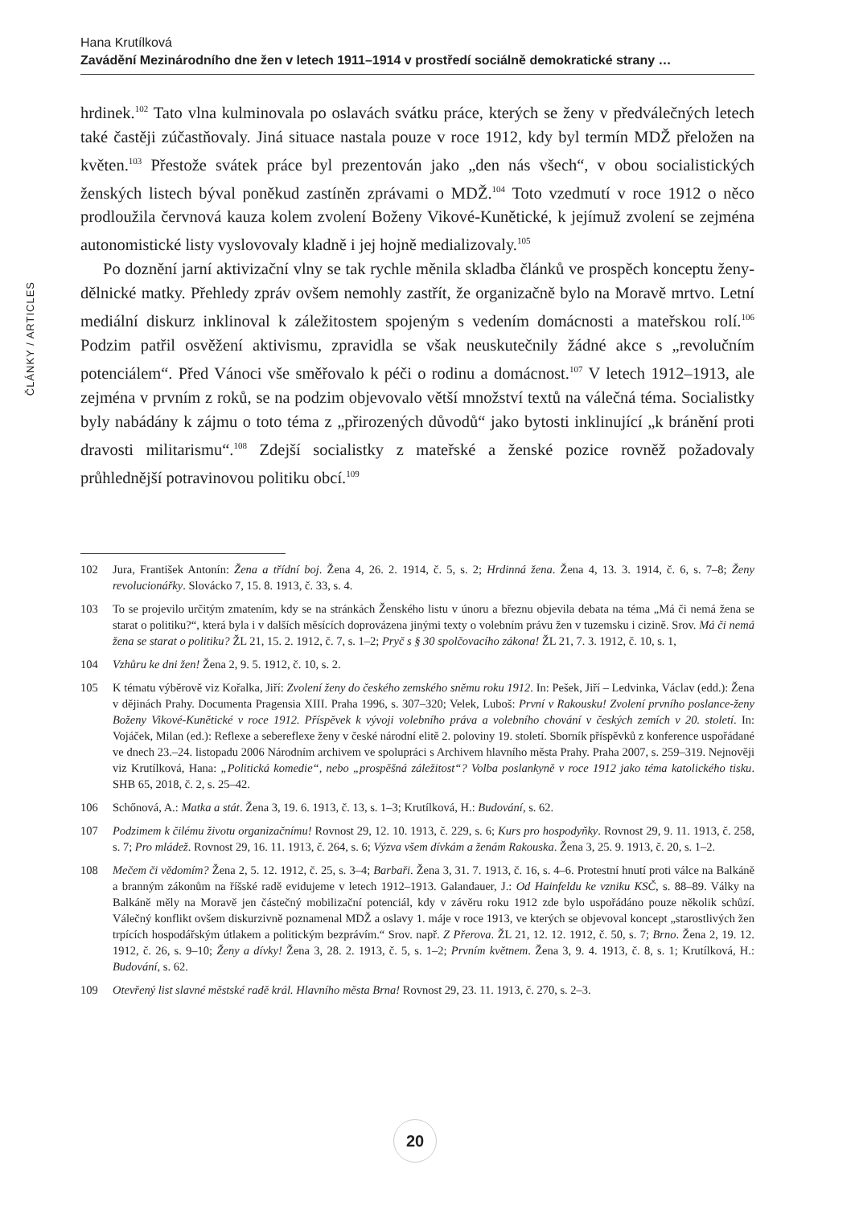Hana Krutílková
Zavádění Mezinárodního dne žen v letech 1911–1914 v prostředí sociálně demokratické strany …
ČLÁNKY / ARTICLES
hrdinek.<sup>102</sup> Tato vlna kulminovala po oslavách svátku práce, kterých se ženy v předválečných letech také častěji zúčastňovaly. Jiná situace nastala pouze v roce 1912, kdy byl termín MDŽ přeložen na květen.<sup>103</sup> Přestože svátek práce byl prezentován jako „den nás všech“, v obou socialistických ženských listech býval poněkud zastíněn zprávami o MDŽ.<sup>104</sup> Toto vzedmutí v roce 1912 o něco prodloužila červnová kauza kolem zvolení Boženy Vikové-Kunětické, k jejímuž zvolení se zejména autonomistické listy vyslovovaly kladně i jej hojně medializovaly.<sup>105</sup>
Po doznění jarní aktivizační vlny se tak rychle měnila skladba článků ve prospěch konceptu ženy-dělnické matky. Přehledy zpráv ovšem nemohly zastřít, že organizačně bylo na Moravě mrtvo. Letní mediální diskurz inklinoval k záležitostem spojeným s vedením domácnosti a mateřskou rolí.<sup>106</sup> Podzim patřil osvěžení aktivismu, zpravidla se však neuskutečnily žádné akce s „revolučním potenciálem“. Před Vánoci vše směřovalo k péči o rodinu a domácnost.<sup>107</sup> V letech 1912–1913, ale zejména v prvním z roků, se na podzim objevovalo větší množství textů na válečná téma. Socialistky byly nabádány k zájmu o toto téma z „přirozených důvodů“ jako bytosti inklinující „k bránění proti dravosti militarismu“.<sup>108</sup> Zdejší socialistky z mateřské a ženské pozice rovněž požadovaly průhlednější potravinovou politiku obcí.<sup>109</sup>
102 Jura, František Antonín: Žena a třídní boj. Žena 4, 26. 2. 1914, č. 5, s. 2; Hrdinná žena. Žena 4, 13. 3. 1914, č. 6, s. 7–8; Ženy revolucionářky. Slovácko 7, 15. 8. 1913, č. 33, s. 4.
103 To se projevilo určitým zmatením, kdy se na stránkách Ženského listu v únoru a březnu objevila debata na téma „Má či nemá žena se starat o politiku?“, která byla i v dalších měsících doprovázena jinými texty o volebním právu žen v tuzemsku i cizině. Srov. Má či nemá žena se starat o politiku? ŽL 21, 15. 2. 1912, č. 7, s. 1–2; Pryč s § 30 spolčovacího zákona! ŽL 21, 7. 3. 1912, č. 10, s. 1,
104 Vzhůru ke dni žen! Žena 2, 9. 5. 1912, č. 10, s. 2.
105 K tématu výběrově viz Kořalka, Jiří: Zvolení ženy do českého zemského sněmu roku 1912. In: Pešek, Jiří – Ledvinka, Václav (edd.): Žena v dějinách Prahy. Documenta Pragensia XIII. Praha 1996, s. 307–320; Velek, Luboš: První v Rakousku! Zvolení prvního poslance-ženy Boženy Vikové-Kunětické v roce 1912. Příspěvek k vývoji volebního práva a volebního chování v českých zemích v 20. století. In: Vojáček, Milan (ed.): Reflexe a sebereflexe ženy v české národní elitě 2. poloviny 19. století. Sborník příspěvků z konference uspořádané ve dnech 23.–24. listopadu 2006 Národním archivem ve spolupráci s Archivem hlavního města Prahy. Praha 2007, s. 259–319. Nejnověji viz Krutílková, Hana: „Politická komedie“, nebo „prospěšná záležitost“? Volba poslankyně v roce 1912 jako téma katolického tisku. SHB 65, 2018, č. 2, s. 25–42.
106 Schőnová, A.: Matka a stát. Žena 3, 19. 6. 1913, č. 13, s. 1–3; Krutílková, H.: Budování, s. 62.
107 Podzimem k čilému životu organizačnímu! Rovnost 29, 12. 10. 1913, č. 229, s. 6; Kurs pro hospodyňky. Rovnost 29, 9. 11. 1913, č. 258, s. 7; Pro mládež. Rovnost 29, 16. 11. 1913, č. 264, s. 6; Výzva všem dívkám a ženám Rakouska. Žena 3, 25. 9. 1913, č. 20, s. 1–2.
108 Mečem či vědomím? Žena 2, 5. 12. 1912, č. 25, s. 3–4; Barbaři. Žena 3, 31. 7. 1913, č. 16, s. 4–6. Protestní hnutí proti válce na Balkáně a branným zákonům na říšské radě evidujeme v letech 1912–1913. Galandauer, J.: Od Hainfeldu ke vzniku KSČ, s. 88–89. Války na Balkáně měly na Moravě jen částečný mobilizační potenciál, kdy v závěru roku 1912 zde bylo uspořádáno pouze několik schůzí. Válečný konflikt ovšem diskurzivně poznamenal MDŽ a oslavy 1. máje v roce 1913, ve kterých se objevoval koncept „starostlivých žen trpících hospodářským útlakem a politickým bezprávím.“ Srov. např. Z Přerova. ŽL 21, 12. 12. 1912, č. 50, s. 7; Brno. Žena 2, 19. 12. 1912, č. 26, s. 9–10; Ženy a dívky! Žena 3, 28. 2. 1913, č. 5, s. 1–2; Prvním květnem. Žena 3, 9. 4. 1913, č. 8, s. 1; Krutílková, H.: Budování, s. 62.
109 Otevřený list slavné městské radě král. Hlavního města Brna! Rovnost 29, 23. 11. 1913, č. 270, s. 2–3.
20